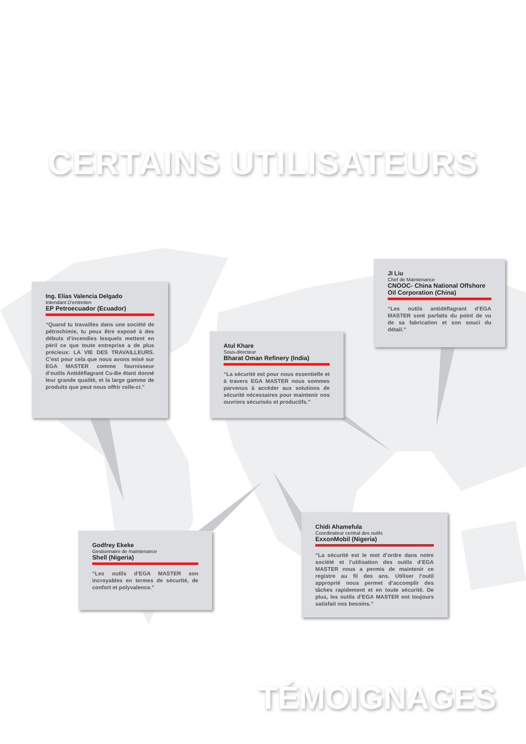CERTAINS UTILISATEURS
Ing. Elías Valencia Delgado
Intendant D'entretien
EP Petroecuador (Ecuador)
“Quand tu travailles dans une société de pétrochimie, tu peux être exposé à des débuts d’incendies lesquels mettent en péril ce que toute entreprise a de plus précieux: LA VIE DES TRAVAILLEURS. C’est pour cela que nous avons misé sur EGA MASTER comme fournisseur d’outils Antidéflagrant Cu-Be étant donné leur grande qualité, et la large gamme de produits que peut nous offrir celle-ci.”
Atul Khare
Sous-directeur
Bharat Oman Refinery (India)
“La sécurité est pour nous essentielle et à travers EGA MASTER nous sommes parvenus à accéder aux solutions de sécurité nécessaires pour maintenir nos ouvriers sécurisés et productifs.”
JI Liu
Chef de Maintenance
CNOOC- China National Offshore Oil Corporation (China)
“Les outils antidéflagrant d’EGA MASTER sont parfaits du point de vu de sa fabrication et son souci du détail.”
Godfrey Ekeke
Gestionnaire de maintenance
Shell (Nigeria)
“Les outils d’EGA MASTER son incroyables en termes de sécurité, de confort et polyvalence.”
Chidi Ahamefula
Coordinateur central des outils
ExxonMobil (Nigeria)
“La sécurité est le mot d’ordre dans notre société et l’utilisation des outils d’EGA MASTER nous a permis de maintenir ce registre au fil des ans. Utiliser l’outil approprié nous permet d’accomplir des tâches rapidement et en toute sécurité. De plus, les outils d’EGA MASTER ont toujours satisfait nos besoins.”
TÉMOIGNAGES